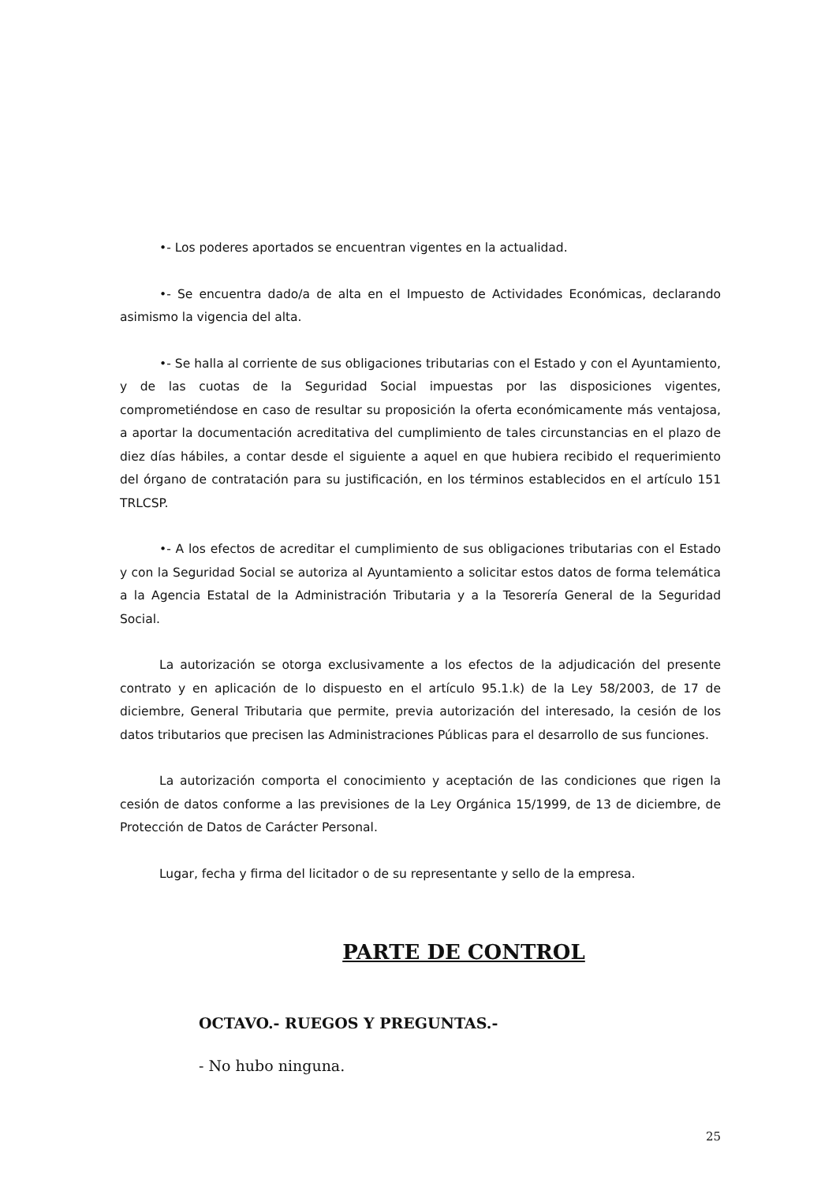•- Los poderes aportados se encuentran vigentes en la actualidad.
•- Se encuentra dado/a de alta en el Impuesto de Actividades Económicas, declarando asimismo la vigencia del alta.
•- Se halla al corriente de sus obligaciones tributarias con el Estado y con el Ayuntamiento, y de las cuotas de la Seguridad Social impuestas por las disposiciones vigentes, comprometiéndose en caso de resultar su proposición la oferta económicamente más ventajosa, a aportar la documentación acreditativa del cumplimiento de tales circunstancias en el plazo de diez días hábiles, a contar desde el siguiente a aquel en que hubiera recibido el requerimiento del órgano de contratación para su justificación, en los términos establecidos en el artículo 151 TRLCSP.
•- A los efectos de acreditar el cumplimiento de sus obligaciones tributarias con el Estado y con la Seguridad Social se autoriza al Ayuntamiento a solicitar estos datos de forma telemática a la Agencia Estatal de la Administración Tributaria y a la Tesorería General de la Seguridad Social.
La autorización se otorga exclusivamente a los efectos de la adjudicación del presente contrato y en aplicación de lo dispuesto en el artículo 95.1.k) de la Ley 58/2003, de 17 de diciembre, General Tributaria que permite, previa autorización del interesado, la cesión de los datos tributarios que precisen las Administraciones Públicas para el desarrollo de sus funciones.
La autorización comporta el conocimiento y aceptación de las condiciones que rigen la cesión de datos conforme a las previsiones de la Ley Orgánica 15/1999, de 13 de diciembre, de Protección de Datos de Carácter Personal.
Lugar, fecha y firma del licitador o de su representante y sello de la empresa.
PARTE DE CONTROL
OCTAVO.- RUEGOS Y PREGUNTAS.-
- No hubo ninguna.
25